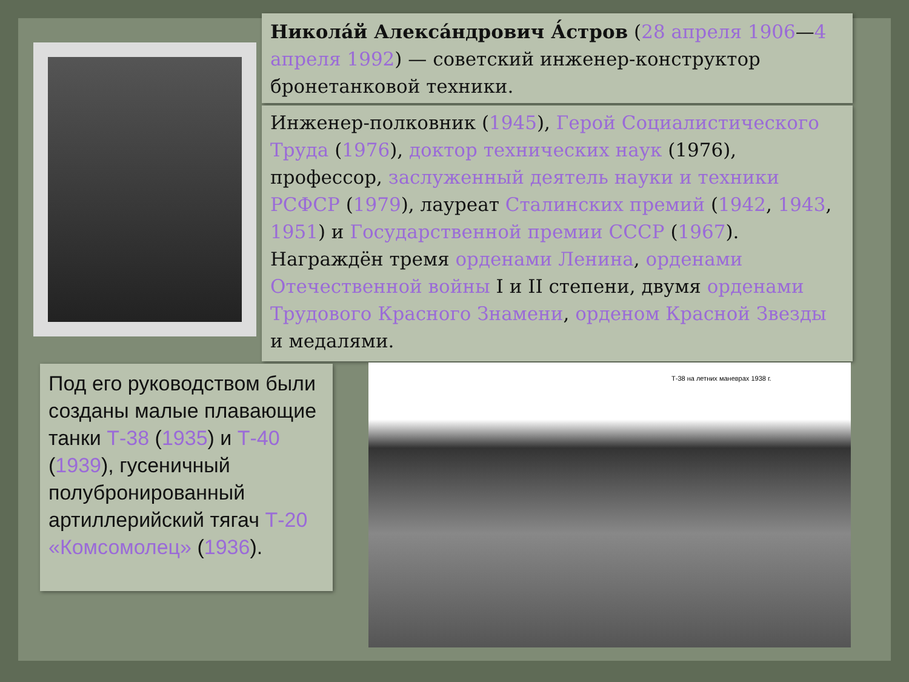Никола́й Алекса́ндрович А́стров (28 апреля 1906—4 апреля 1992) — советский инженер-конструктор бронетанковой техники.
Инженер-полковник (1945), Герой Социалистического Труда (1976), доктор технических наук (1976), профессор, заслуженный деятель науки и техники РСФСР (1979), лауреат Сталинских премий (1942, 1943, 1951) и Государственной премии СССР (1967). Награждён тремя орденами Ленина, орденами Отечественной войны I и II степени, двумя орденами Трудового Красного Знамени, орденом Красной Звезды и медалями.
Под его руководством были созданы малые плавающие танки Т-38 (1935) и Т-40 (1939), гусеничный полубронированный артиллерийский тягач Т-20 «Комсомолец» (1936).
Т-38 на летних маневрах 1938 г.